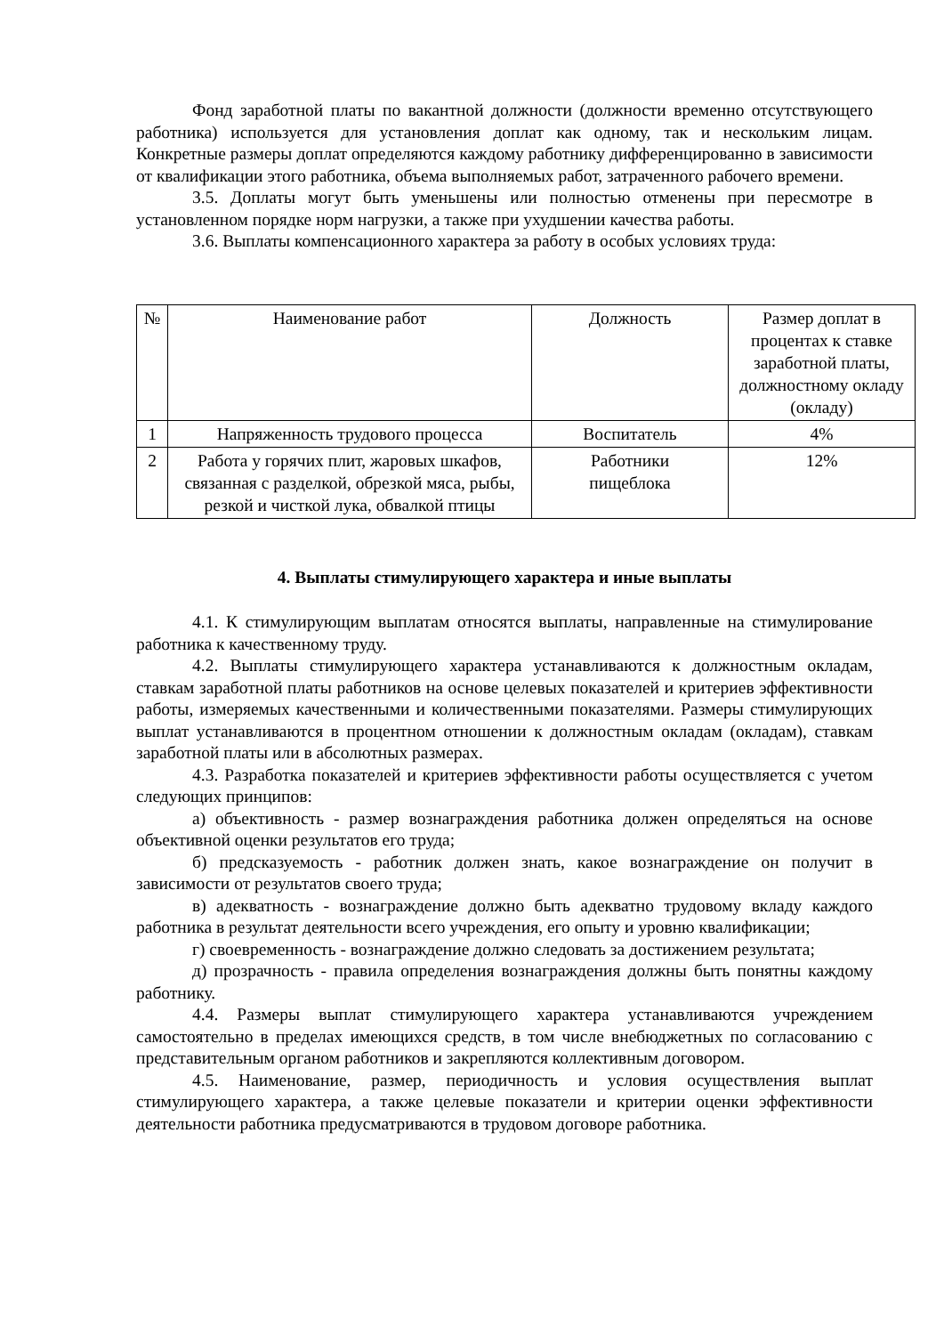Фонд заработной платы по вакантной должности (должности временно отсутствующего работника) используется для установления доплат как одному, так и нескольким лицам. Конкретные размеры доплат определяются каждому работнику дифференцированно в зависимости от квалификации этого работника, объема выполняемых работ, затраченного рабочего времени.
3.5. Доплаты могут быть уменьшены или полностью отменены при пересмотре в установленном порядке норм нагрузки, а также при ухудшении качества работы.
3.6. Выплаты компенсационного характера за работу в особых условиях труда:
| № | Наименование работ | Должность | Размер доплат в процентах к ставке заработной платы, должностному окладу (окладу) |
| 1 | Напряженность трудового процесса | Воспитатель | 4% |
| 2 | Работа у горячих плит, жаровых шкафов, связанная с разделкой, обрезкой мяса, рыбы, резкой и чисткой лука, обвалкой птицы | Работники пищеблока | 12% |
4. Выплаты стимулирующего характера и иные выплаты
4.1. К стимулирующим выплатам относятся выплаты, направленные на стимулирование работника к качественному труду.
4.2. Выплаты стимулирующего характера устанавливаются к должностным окладам, ставкам заработной платы работников на основе целевых показателей и критериев эффективности работы, измеряемых качественными и количественными показателями. Размеры стимулирующих выплат устанавливаются в процентном отношении к должностным окладам (окладам), ставкам заработной платы или в абсолютных размерах.
4.3. Разработка показателей и критериев эффективности работы осуществляется с учетом следующих принципов:
а) объективность - размер вознаграждения работника должен определяться на основе объективной оценки результатов его труда;
б) предсказуемость - работник должен знать, какое вознаграждение он получит в зависимости от результатов своего труда;
в) адекватность - вознаграждение должно быть адекватно трудовому вкладу каждого работника в результат деятельности всего учреждения, его опыту и уровню квалификации;
г) своевременность - вознаграждение должно следовать за достижением результата;
д) прозрачность - правила определения вознаграждения должны быть понятны каждому работнику.
4.4. Размеры выплат стимулирующего характера устанавливаются учреждением самостоятельно в пределах имеющихся средств, в том числе внебюджетных по согласованию с представительным органом работников и закрепляются коллективным договором.
4.5. Наименование, размер, периодичность и условия осуществления выплат стимулирующего характера, а также целевые показатели и критерии оценки эффективности деятельности работника предусматриваются в трудовом договоре работника.